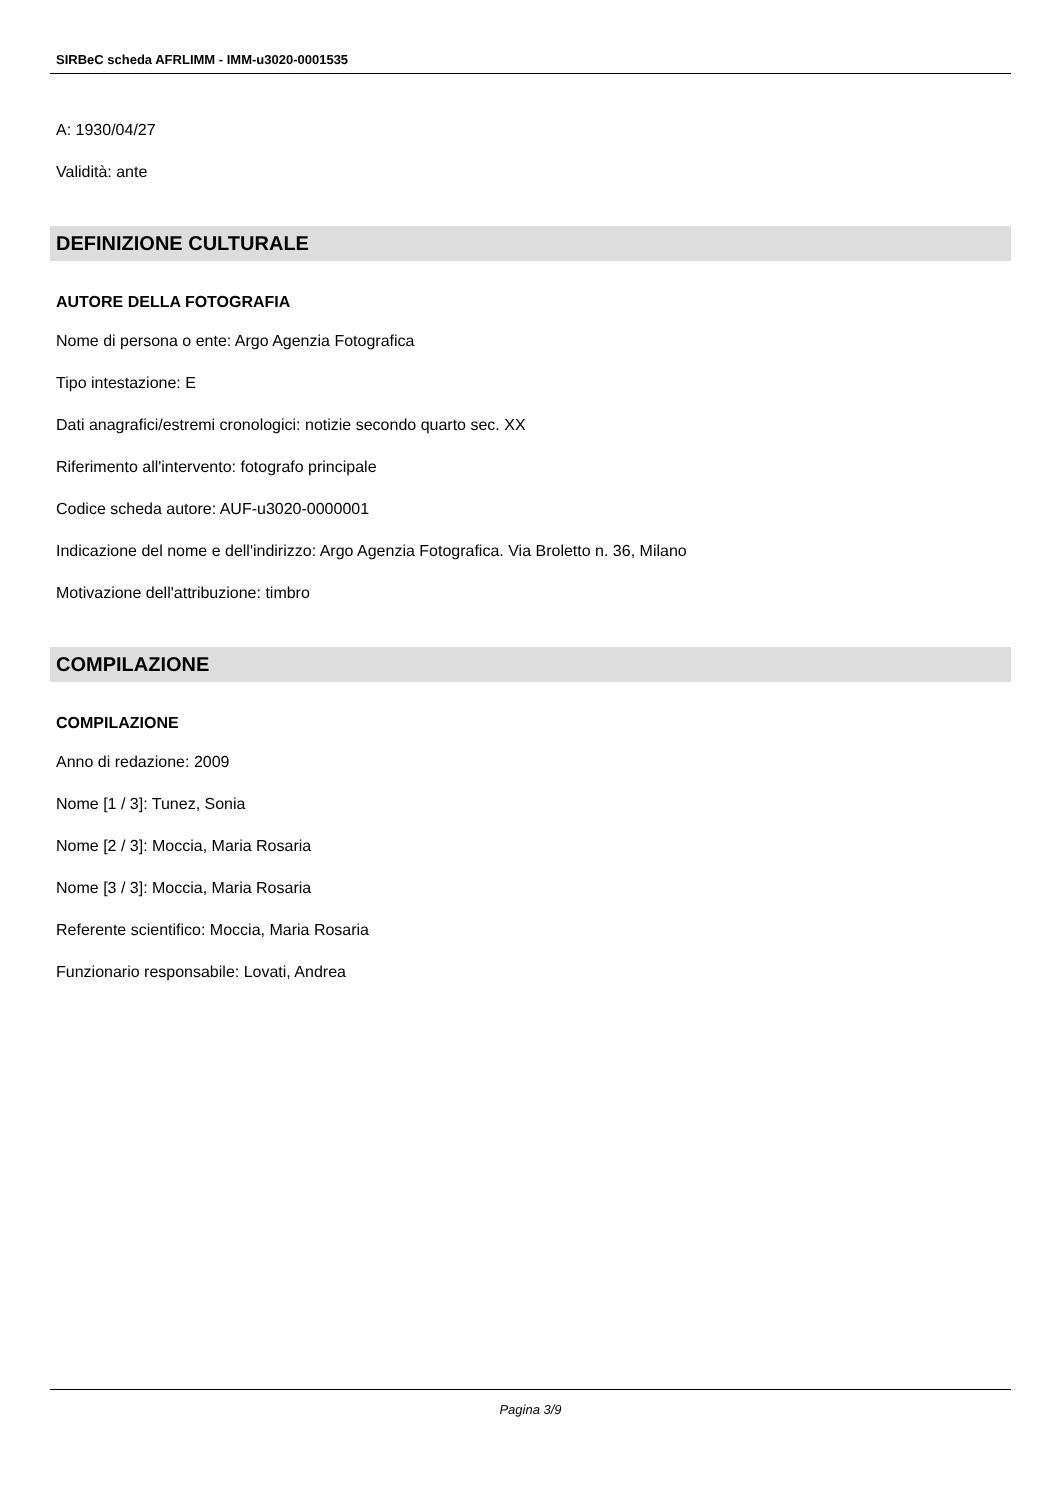SIRBeC scheda AFRLIMM - IMM-u3020-0001535
A: 1930/04/27
Validità: ante
DEFINIZIONE CULTURALE
AUTORE DELLA FOTOGRAFIA
Nome di persona o ente: Argo Agenzia Fotografica
Tipo intestazione: E
Dati anagrafici/estremi cronologici: notizie secondo quarto sec. XX
Riferimento all'intervento: fotografo principale
Codice scheda autore: AUF-u3020-0000001
Indicazione del nome e dell'indirizzo: Argo Agenzia Fotografica. Via Broletto n. 36, Milano
Motivazione dell'attribuzione: timbro
COMPILAZIONE
COMPILAZIONE
Anno di redazione: 2009
Nome [1 / 3]: Tunez, Sonia
Nome [2 / 3]: Moccia, Maria Rosaria
Nome [3 / 3]: Moccia, Maria Rosaria
Referente scientifico: Moccia, Maria Rosaria
Funzionario responsabile: Lovati, Andrea
Pagina 3/9